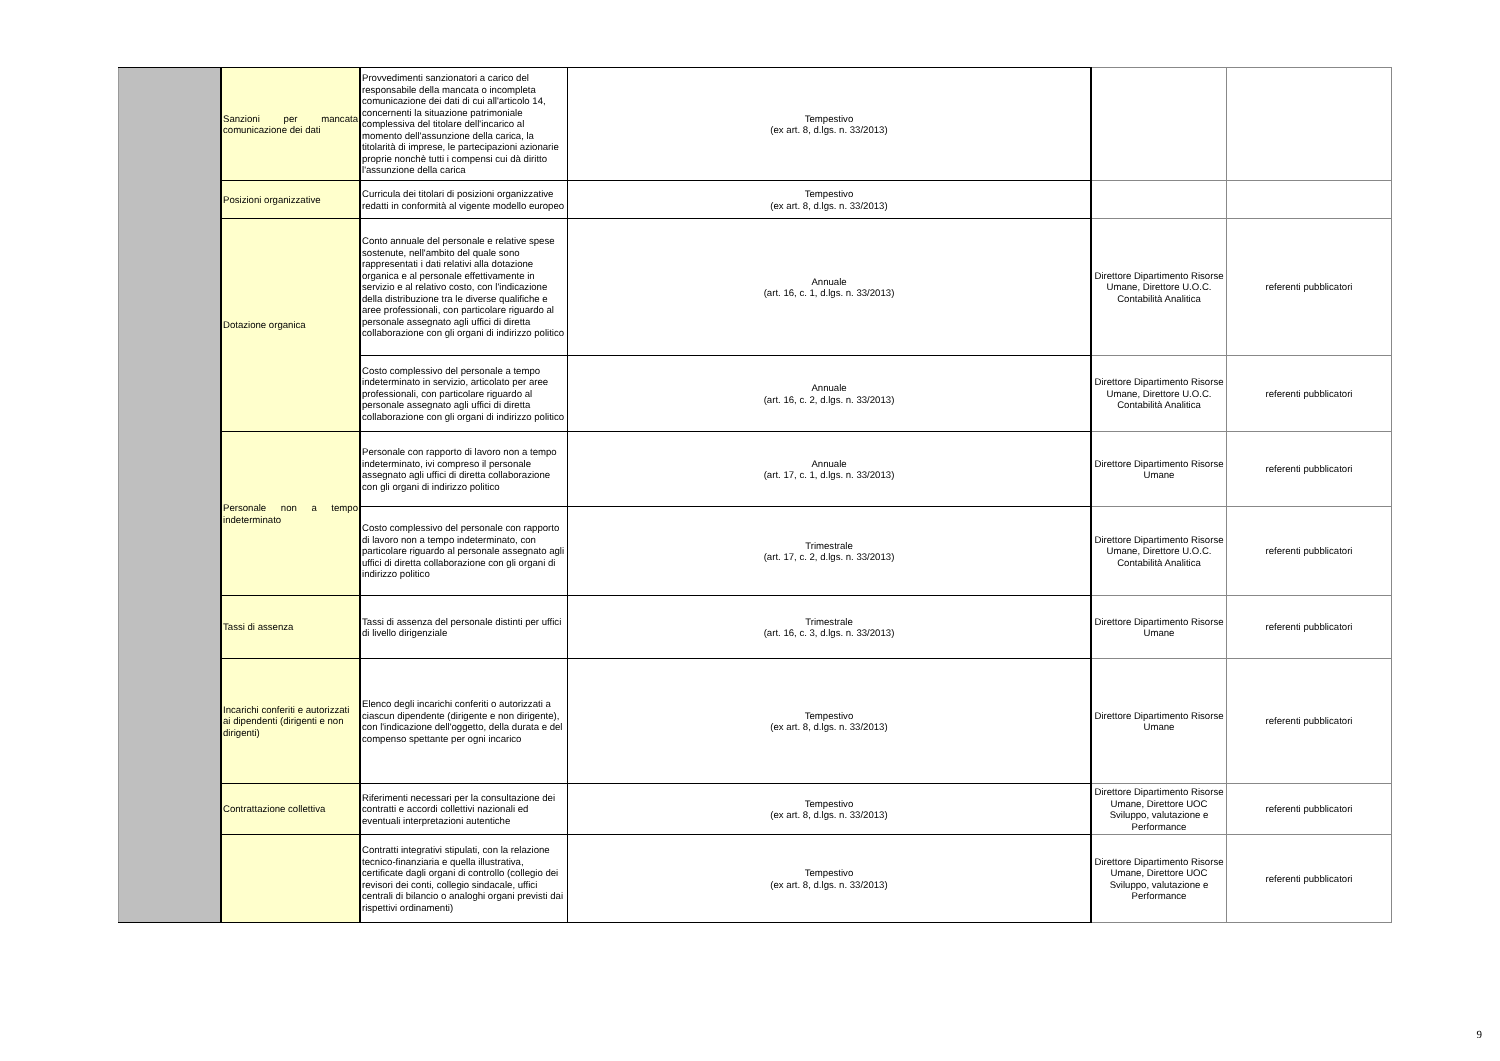| | Sanzioni per mancata comunicazione dei dati | Provvedimenti sanzionatori a carico del responsabile della mancata o incompleta comunicazione dei dati di cui all'articolo 14, concernenti la situazione patrimoniale complessiva del titolare dell'incarico al momento dell'assunzione della carica, la titolarità di imprese, le partecipazioni azionarie proprie nonchè tutti i compensi cui dà diritto l'assunzione della carica | Tempestivo (ex art. 8, d.lgs. n. 33/2013) | | |
| | Posizioni organizzative | Curricula dei titolari di posizioni organizzative redatti in conformità al vigente modello europeo | Tempestivo (ex art. 8, d.lgs. n. 33/2013) | | |
| | Dotazione organica | Conto annuale del personale e relative spese sostenute, nell'ambito del quale sono rappresentati i dati relativi alla dotazione organica e al personale effettivamente in servizio e al relativo costo, con l'indicazione della distribuzione tra le diverse qualifiche e aree professionali, con particolare riguardo al personale assegnato agli uffici di diretta collaborazione con gli organi di indirizzo politico | Annuale (art. 16, c. 1, d.lgs. n. 33/2013) | Direttore Dipartimento Risorse Umane, Direttore U.O.C. Contabilità Analitica | referenti pubblicatori |
| | | Costo complessivo del personale a tempo indeterminato in servizio, articolato per aree professionali, con particolare riguardo al personale assegnato agli uffici di diretta collaborazione con gli organi di indirizzo politico | Annuale (art. 16, c. 2, d.lgs. n. 33/2013) | Direttore Dipartimento Risorse Umane, Direttore U.O.C. Contabilità Analitica | referenti pubblicatori |
| | Personale non a tempo indeterminato | Personale con rapporto di lavoro non a tempo indeterminato, ivi compreso il personale assegnato agli uffici di diretta collaborazione con gli organi di indirizzo politico | Annuale (art. 17, c. 1, d.lgs. n. 33/2013) | Direttore Dipartimento Risorse Umane | referenti pubblicatori |
| | | Costo complessivo del personale con rapporto di lavoro non a tempo indeterminato, con particolare riguardo al personale assegnato agli uffici di diretta collaborazione con gli organi di indirizzo politico | Trimestrale (art. 17, c. 2, d.lgs. n. 33/2013) | Direttore Dipartimento Risorse Umane, Direttore U.O.C. Contabilità Analitica | referenti pubblicatori |
| | Tassi di assenza | Tassi di assenza del personale distinti per uffici di livello dirigenziale | Trimestrale (art. 16, c. 3, d.lgs. n. 33/2013) | Direttore Dipartimento Risorse Umane | referenti pubblicatori |
| | Incarichi conferiti e autorizzati ai dipendenti (dirigenti e non dirigenti) | Elenco degli incarichi conferiti o autorizzati a ciascun dipendente (dirigente e non dirigente), con l'indicazione dell'oggetto, della durata e del compenso spettante per ogni incarico | Tempestivo (ex art. 8, d.lgs. n. 33/2013) | Direttore Dipartimento Risorse Umane | referenti pubblicatori |
| | Contrattazione collettiva | Riferimenti necessari per la consultazione dei contratti e accordi collettivi nazionali ed eventuali interpretazioni autentiche | Tempestivo (ex art. 8, d.lgs. n. 33/2013) | Direttore Dipartimento Risorse Umane, Direttore UOC Sviluppo, valutazione e Performance | referenti pubblicatori |
| | | Contratti integrativi stipulati, con la relazione tecnico-finanziaria e quella illustrativa, certificate dagli organi di controllo (collegio dei revisori dei conti, collegio sindacale, uffici centrali di bilancio o analoghi organi previsti dai rispettivi ordinamenti) | Tempestivo (ex art. 8, d.lgs. n. 33/2013) | Direttore Dipartimento Risorse Umane, Direttore UOC Sviluppo, valutazione e Performance | referenti pubblicatori |
9